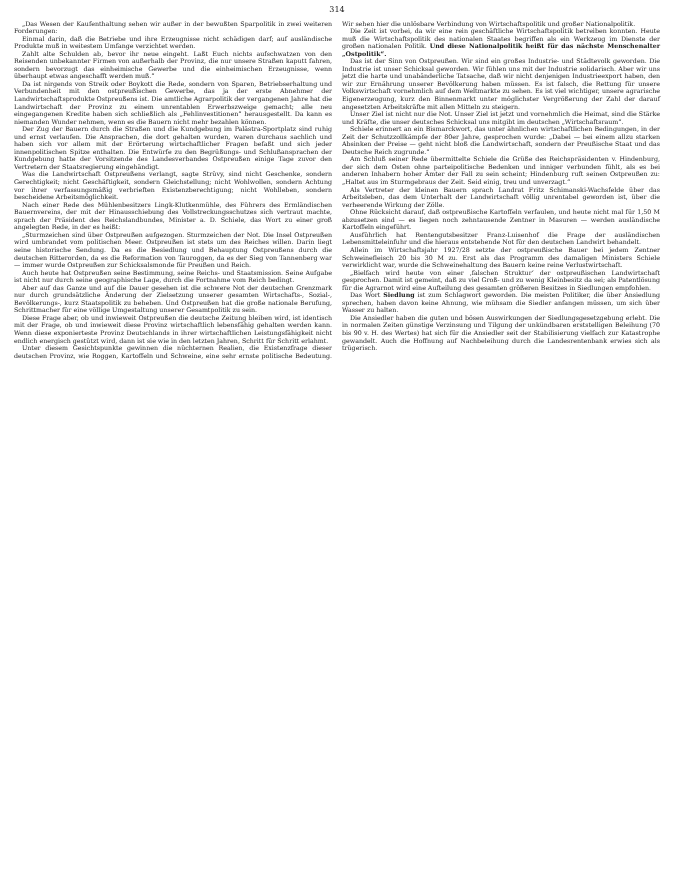314
„Das Wesen der Kaufenthaltung sehen wir außer in der bewußten Sparpolitik in zwei weiteren Forderungen:
Einmal darin, daß die Betriebe und ihre Erzeugnisse nicht schädigen darf; auf ausländische Produkte muß in weitestem Umfange verzichtet werden.
Zahlt alte Schulden ab, bevor ihr neue eingeht. Laßt Euch nichts aufschwatzen von den Reisenden unbekannter Firmen von außerhalb der Provinz, die nur unsere Straßen kaputt fahren, sondern bevorzugt das einheimische Gewerbe und die einheimischen Erzeugnisse, wenn überhaupt etwas angeschafft werden muß.“
Da ist nirgends von Streik oder Boykott die Rede, sondern von Sparen, Betriebserhaltung und Verbundenheit mit den ostpreußischen Gewerbe, das ja der erste Abnehmer der Landwirtschaftsprodukte Ostpreußens ist. Die amtliche Agrarpolitik der vergangenen Jahre hat die Landwirtschaft der Provinz zu einem unrentablen Erwerbszweige gemacht; alle neu eingegangenen Kredite haben sich schließlich als „Fehlinvestitionen“ herausgestellt. Da kann es niemanden Wunder nehmen, wenn es die Bauern nicht mehr bezahlen können.
Der Zug der Bauern durch die Straßen und die Kundgebung im Palästra-Sportplatz sind ruhig und ernst verlaufen. Die Ansprachen, die dort gehalten wurden, waren durchaus sachlich und haben sich vor allem mit der Erörterung wirtschaftlicher Fragen befaßt und sich jeder innenpolitischen Spitze enthalten. Die Entwürfe zu den Begrüßungs- und Schlußansprachen der Kundgebung hatte der Vorsitzende des Landesverbandes Ostpreußen einige Tage zuvor den Vertretern der Staatsregierung eingehändigt.
Was die Landwirtschaft Ostpreußens verlangt, sagte Strüvy, sind nicht Geschenke, sondern Gerechtigkeit; nicht Geschäftigkeit, sondern Gleichstellung; nicht Wohlwollen, sondern Achtung vor ihrer verfassungsmäßig verbrieften Existenzberechtigung; nicht Wohlleben, sondern bescheidene Arbeitsmöglichkeit.
Nach einer Rede des Mühlenbesitzers Lingk-Klutkenmühle, des Führers des Ermländischen Bauernvereins, der mit der Hinausschiebung des Vollstreckungsschutzes sich vertraut machte, sprach der Präsident des Reichslandbundes, Minister a. D. Schiele, das Wort zu einer groß angelegten Rede, in der es heißt:
„Sturmzeichen sind über Ostpreußen aufgezogen. Sturmzeichen der Not. Die Insel Ostpreußen wird umbrandet vom politischen Meer. Ostpreußen ist stets um des Reiches willen. Darin liegt seine historische Sendung. Da es die Besiedlung und Behauptung Ostpreußens durch die deutschen Ritterorden, da es die Reformation von Tauroggen, da es der Sieg von Tannenberg war — immer wurde Ostpreußen zur Schicksalsmonde für Preußen und Reich.
Auch heute hat Ostpreußen seine Bestimmung, seine Reichs- und Staatsmission. Seine Aufgabe ist nicht nur durch seine geographische Lage, durch die Fortnahme vom Reich bedingt.
Aber auf das Ganze und auf die Dauer gesehen ist die schwere Not der deutschen Grenzmark nur durch grundsätzliche Änderung der Zielsetzung unserer gesamten Wirtschafts-, Sozial-, Bevölkerungs-, kurz Staatspolitik zu beheben. Und Ostpreußen hat die große nationale Berufung, Schrittmacher für eine völlige Umgestaltung unserer Gesamtpolitik zu sein.
Diese Frage aber, ob und inwieweit Ostpreußen die deutsche Zeitung bleiben wird, ist identisch mit der Frage, ob und inwieweit diese Provinz wirtschaftlich lebensfähig gehalten werden kann. Wenn diese exponierteste Provinz Deutschlands in ihrer wirtschaftlichen Leistungsfähigkeit nicht endlich energisch gestützt wird, dann ist sie wie in den letzten Jahren, Schritt für Schritt erlahmt.
Unter diesem Gesichtspunkte gewinnen die nüchternen Realien, die Existenzfrage dieser deutschen Provinz, wie Roggen, Kartoffeln und Schweine, eine sehr ernste politische Bedeutung. Wir sehen hier die unlösbare Verbindung von Wirtschaftspolitik und großer Nationalpolitik.
Die Zeit ist vorbei, da wir eine rein geschäftliche Wirtschaftspolitik betreiben konnten. Heute muß die Wirtschaftspolitik des nationalen Staates begriffen als ein Werkzeug im Dienste der großen nationalen Politik. Und diese Nationalpolitik heißt für das nächste Menschenalter „Ostpolitik“.
Das ist der Sinn von Ostpreußen. Wir sind ein großes Industrie- und Städtevolk geworden. Die Industrie ist unser Schicksal geworden. Wir fühlen uns mit der Industrie solidarisch. Aber wir uns jetzt die harte und unabänderliche Tatsache, daß wir nicht denjenigen Industrieexport haben, den wir zur Ernährung unserer Bevölkerung haben müssen. Es ist falsch, die Rettung für unsere Volkswirtschaft vornehmlich auf dem Weltmarkte zu sehen. Es ist viel wichtiger, unsere agrarische Eigenerzeugung, kurz den Binnenmarkt unter möglichster Vergrößerung der Zahl der darauf angesetzten Arbeitskräfte mit allen Mitteln zu steigern.
Unser Ziel ist nicht nur die Not. Unser Ziel ist jetzt und vornehmlich die Heimat, sind die Stärke und Kräfte, die unser deutsches Schicksal uns mitgibt im deutschen „Wirtschaftsraum“.
Schiele erinnert an ein Bismarckwort, das unter ähnlichen wirtschaftlichen Bedingungen, in der Zeit der Schutzzollkämpfe der 80er Jahre, gesprochen wurde: „Dabei — bei einem allzu starken Absinken der Preise — geht nicht bloß die Landwirtschaft, sondern der Preußische Staat und das Deutsche Reich zugrunde.“
Am Schluß seiner Rede übermittelte Schiele die Grüße des Reichspräsidenten v. Hindenburg, der sich dem Osten ohne parteipolitische Bedenken und inniger verbunden fühlt, als es bei anderen Inhabern hoher Ämter der Fall zu sein scheint; Hindenburg ruft seinen Ostpreußen zu: „Haltet aus im Sturmgebraus der Zeit. Seid einig, treu und unverzagt.“
Als Vertreter der kleinen Bauern sprach Landrat Fritz Schimanski-Wachsfelde über das Arbeitsleben, das dem Unterhalt der Landwirtschaft völlig unrentabel geworden ist, über die verheerende Wirkung der Zölle.
Ohne Rücksicht darauf, daß ostpreußische Kartoffeln verfaulen, und heute nicht mal für 1,50 M abzusetzen sind — es liegen noch zehntausende Zentner in Masuren — werden ausländische Kartoffeln eingeführt.
Ausführlich hat Rentengutsbesitzer Franz-Luisenhof die Frage der ausländischen Lebensmitteleinfuhr und die hieraus entstehende Not für den deutschen Landwirt behandelt.
Allein im Wirtschaftsjahr 1927/28 setzte der ostpreußische Bauer bei jedem Zentner Schweinefleisch 20 bis 30 M zu. Erst als das Programm des damaligen Ministers Schiele verwirklicht war, wurde die Schweinehaltung des Bauern keine reine Verlustwirtschaft.
„Bielfach wird heute von einer ‚falschen Struktur‘ der ostpreußischen Landwirtschaft gesprochen. Damit ist gemeint, daß zu viel Groß- und zu wenig Kleinbesitz da sei; als Patentlösung für die Agrarnot wird eine Aufteilung des gesamten größeren Besitzes in Siedlungen empfohlen.
Das Wort Siedlung ist zum Schlagwort geworden. Die meisten Politiker, die über Ansiedlung sprechen, haben davon keine Ahnung, wie mühsam die Siedler anfangen müssen, um sich über Wasser zu halten.
Die Ansiedler haben die guten und bösen Auswirkungen der Siedlungsgesetzgebung erlebt. Die in normalen Zeiten günstige Verzinsung und Tilgung der unkündbaren erststelligen Beleihung (70 bis 90 v. H. des Wertes) hat sich für die Ansiedler seit der Stabilisierung vielfach zur Katastrophe gewandelt. Auch die Hoffnung auf Nachbeleihung durch die Landesrentenbank erwies sich als trügerisch.